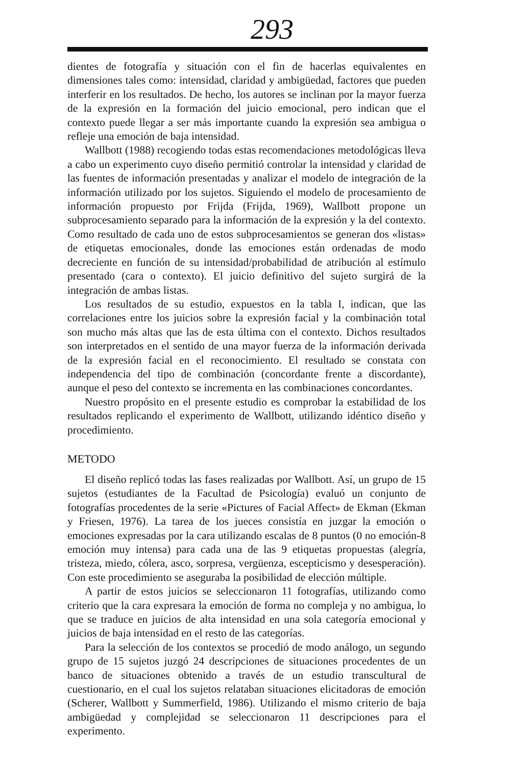293
dientes de fotografía y situación con el fin de hacerlas equivalentes en dimensiones tales como: intensidad, claridad y ambigüedad, factores que pueden interferir en los resultados. De hecho, los autores se inclinan por la mayor fuerza de la expresión en la formación del juicio emocional, pero indican que el contexto puede llegar a ser más importante cuando la expresión sea ambigua o refleje una emoción de baja intensidad.
Wallbott (1988) recogiendo todas estas recomendaciones metodológicas lleva a cabo un experimento cuyo diseño permitió controlar la intensidad y claridad de las fuentes de información presentadas y analizar el modelo de integración de la información utilizado por los sujetos. Siguiendo el modelo de procesamiento de información propuesto por Frijda (Frijda, 1969), Wallbott propone un subprocesamiento separado para la información de la expresión y la del contexto. Como resultado de cada uno de estos subprocesamientos se generan dos «listas» de etiquetas emocionales, donde las emociones están ordenadas de modo decreciente en función de su intensidad/probabilidad de atribución al estímulo presentado (cara o contexto). El juicio definitivo del sujeto surgirá de la integración de ambas listas.
Los resultados de su estudio, expuestos en la tabla I, indican, que las correlaciones entre los juicios sobre la expresión facial y la combinación total son mucho más altas que las de esta última con el contexto. Dichos resultados son interpretados en el sentido de una mayor fuerza de la información derivada de la expresión facial en el reconocimiento. El resultado se constata con independencia del tipo de combinación (concordante frente a discordante), aunque el peso del contexto se incrementa en las combinaciones concordantes.
Nuestro propósito en el presente estudio es comprobar la estabilidad de los resultados replicando el experimento de Wallbott, utilizando idéntico diseño y procedimiento.
METODO
El diseño replicó todas las fases realizadas por Wallbott. Así, un grupo de 15 sujetos (estudiantes de la Facultad de Psicología) evaluó un conjunto de fotografías procedentes de la serie «Pictures of Facial Affect» de Ekman (Ekman y Friesen, 1976). La tarea de los jueces consistía en juzgar la emoción o emociones expresadas por la cara utilizando escalas de 8 puntos (0 no emoción-8 emoción muy intensa) para cada una de las 9 etiquetas propuestas (alegría, tristeza, miedo, cólera, asco, sorpresa, vergüenza, escepticismo y desesperación). Con este procedimiento se aseguraba la posibilidad de elección múltiple.
A partir de estos juicios se seleccionaron 11 fotografías, utilizando como criterio que la cara expresara la emoción de forma no compleja y no ambigua, lo que se traduce en juicios de alta intensidad en una sola categoría emocional y juicios de baja intensidad en el resto de las categorías.
Para la selección de los contextos se procedió de modo análogo, un segundo grupo de 15 sujetos juzgó 24 descripciones de situaciones procedentes de un banco de situaciones obtenido a través de un estudio transcultural de cuestionario, en el cual los sujetos relataban situaciones elicitadoras de emoción (Scherer, Wallbott y Summerfield, 1986). Utilizando el mismo criterio de baja ambigüedad y complejidad se seleccionaron 11 descripciones para el experimento.